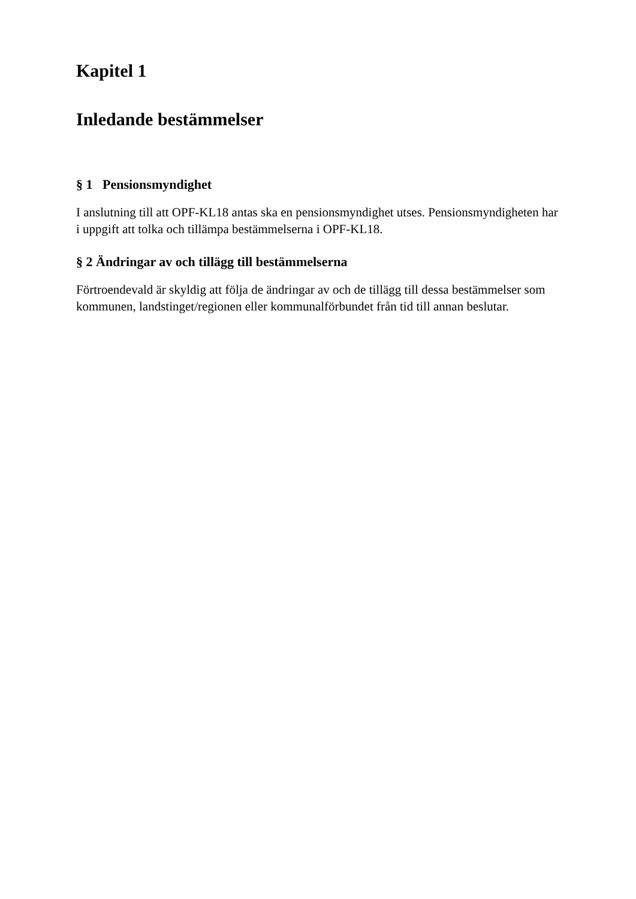Kapitel 1
Inledande bestämmelser
§ 1 Pensionsmyndighet
I anslutning till att OPF-KL18 antas ska en pensionsmyndighet utses. Pensionsmyndigheten har i uppgift att tolka och tillämpa bestämmelserna i OPF-KL18.
§ 2 Ändringar av och tillägg till bestämmelserna
Förtroendevald är skyldig att följa de ändringar av och de tillägg till dessa bestämmelser som kommunen, landstinget/regionen eller kommunalförbundet från tid till annan beslutar.